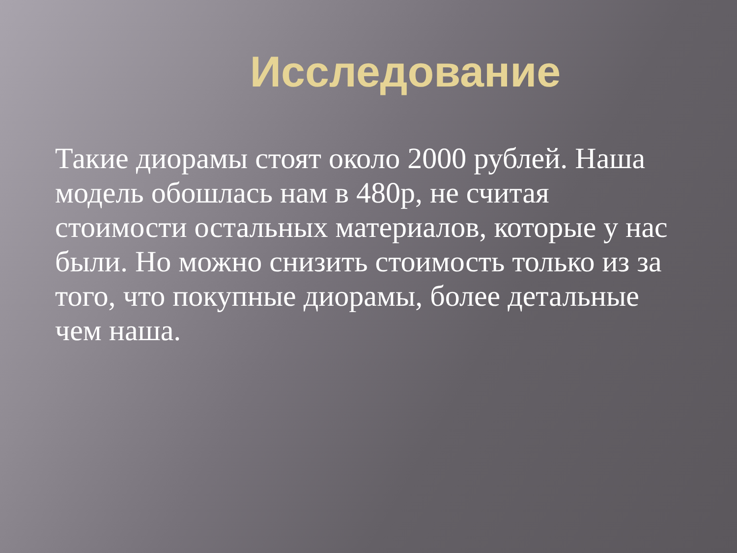Исследование
Такие диорамы стоят около 2000 рублей. Наша модель обошлась нам в 480р, не считая стоимости остальных материалов, которые у нас были. Но можно снизить стоимость только из за того, что покупные диорамы, более детальные чем наша.